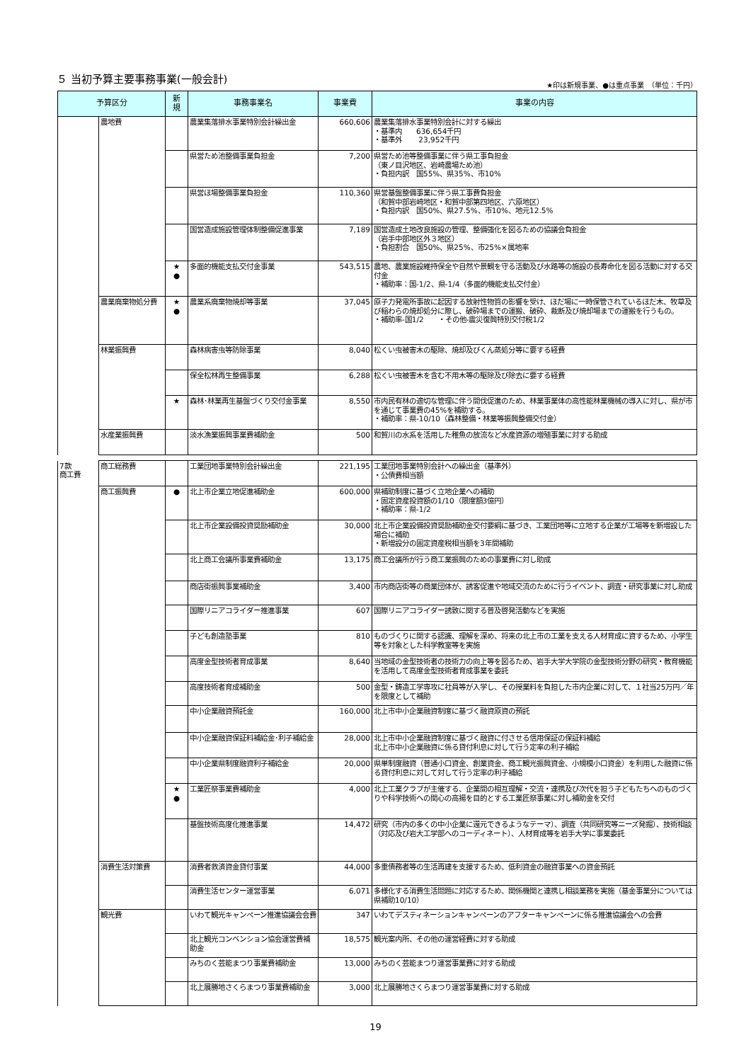５ 当初予算主要事務事業(一般会計)
★印は新規事業、●は重点事業　（単位：千円）
| 予算区分 | | 新 規 | 事務事業名 | 事業費 | 事業の内容 |
| --- | --- | --- | --- | --- | --- |
| | 農地費 | | 農業集落排水事業特別会計繰出金 | 660,606 | 農業集落排水事業特別会計に対する繰出 ・基準内 636,654千円 ・基準外 23,952千円 |
| | | | 県営ため池整備事業負担金 | 7,200 | 県営ため池等整備事業に伴う県工事負担金 （東ノ目沢地区、岩崎農場ため池） ・負担内訳 国55%、県35%、市10% |
| | | | 県営ほ場整備事業負担金 | 110,360 | 県営基盤整備事業に伴う県工事費負担金 （和賀中部岩崎地区・和賀中部第四地区、六原地区） ・負担内訳 国50%、県27.5%、市10%、地元12.5% |
| | | | 国営造成施設管理体制整備促進事業 | 7,189 | 国営造成土地改良施設の管理、整備強化を図るための協議会負担金 （岩手中部地区外３地区） ・負担割合 国50%、県25%、市25%×属地率 |
| | | ★ ● | 多面的機能支払交付金事業 | 543,515 | 農地、農業施設維持保全や自然や景観を守る活動及び水路等の施設の長寿命化を図る活動に対する交付金 ・補助率：国-1/2、県-1/4（多面的機能支払交付金） |
| | 農業廃棄物処分費 | ★ ● | 農業系廃棄物焼却等事業 | 37,045 | 原子力発電所事故に起因する放射性物質の影響を受け、ほだ場に一時保管されているほだ木、牧草及び稲わらの焼却処分に際し、破砕場までの運搬、破砕、裁断及び焼却場までの運搬を行うもの。 ・補助率-国1/2 ・その他-震災復興特別交付税1/2 |
| | 林業振興費 | | 森林病害虫等防除事業 | 8,040 | 松くい虫被害木の駆除、焼却及びくん蒸処分等に要する経費 |
| | | | 保全松林再生整備事業 | 6,288 | 松くい虫被害木を含む不用木等の駆除及び除去に要する経費 |
| | | ★ | 森林･林業再生基盤づくり交付金事業 | 8,550 | 市内民有林の適切な管理に伴う間伐促進のため、林業事業体の高性能林業機械の導入に対し、県が市を通じて事業費の45%を補助する。 ・補助率：県-10/10（森林整備・林業等振興整備交付金） |
| | 水産業振興費 | | 淡水漁業振興事業費補助金 | 500 | 和賀川の水系を活用した稚魚の放流など水産資源の増殖事業に対する助成 |
| 7款 商工費 | 商工総務費 | | 工業団地事業特別会計繰出金 | 221,195 | 工業団地事業特別会計への繰出金（基準外） ・公債費相当額 |
| | 商工振興費 | ● | 北上市企業立地促進補助金 | 600,000 | 県補助制度に基づく立地企業への補助 ・固定資産投資額の1/10（限度額3億円） ・補助率：県-1/2 |
| | | | 北上市企業設備投資奨励補助金 | 30,000 | 北上市企業設備投資奨励補助金交付要綱に基づき、工業団地等に立地する企業が工場等を新増設した場合に補助 ・新増設分の固定資産税相当額を3年間補助 |
| | | | 北上商工会議所事業費補助金 | 13,175 | 商工会議所が行う商工業振興のための事業費に対し助成 |
| | | | 商店街振興事業補助金 | 3,400 | 市内商店街等の商業団体が、誘客促進や地域交流のために行うイベント、調査・研究事業に対し助成 |
| | | | 国際リニアコライダー推進事業 | 607 | 国際リニアコライダー誘致に関する普及啓発活動などを実施 |
| | | | 子ども創造塾事業 | 810 | ものづくりに関する認識、理解を深め、将来の北上市の工業を支える人材育成に資するため、小学生等を対象とした科学教室等を実施 |
| | | | 高度金型技術者育成事業 | 8,640 | 当地域の金型技術者の技術力の向上等を図るため、岩手大学大学院の金型技術分野の研究・教育機能を活用して高度金型技術者育成事業を委託 |
| | | | 高度技術者育成補助金 | 500 | 金型・鋳造工学専攻に社員等が入学し、その授業料を負担した市内企業に対して、１社当25万円／年を限度として補助 |
| | | | 中小企業融資預託金 | 160,000 | 北上市中小企業融資制度に基づく融資原資の預託 |
| | | | 中小企業融資保証料補給金･利子補給金 | 28,000 | 北上市中小企業融資制度に基づく融資に付させる信用保証の保証料補給 北上市中小企業融資に係る貸付利息に対して行う定率の利子補給 |
| | | | 中小企業県制度融資利子補給金 | 20,000 | 県単制度融資（普通小口資金、創業資金、商工観光振興資金、小規模小口資金）を利用した融資に係る貸付利息に対して対して行う定率の利子補給 |
| | | ★ ● | 工業匠祭事業費補助金 | 4,000 | 北上工業クラブが主催する、企業間の相互理解・交流・連携及び次代を担う子どもたちへのものづくりや科学技術への関心の高揚を目的とする工業匠祭事業に対し補助金を交付 |
| | | | 基盤技術高度化推進事業 | 14,472 | 研究（市内の多くの中小企業に還元できるようなテーマ）、調査（共同研究等ニーズ発掘）、技術相談（対応及び岩大工学部へのコーディネート）、人材育成等を岩手大学に事業委託 |
| | 消費生活対策費 | | 消費者救済資金貸付事業 | 44,000 | 多重債務者等の生活再建を支援するため、低利資金の融資事業への資金預託 |
| | | | 消費生活センター運営事業 | 6,071 | 多様化する消費生活問題に対応するため、関係機関と連携し相談業務を実施（基金事業分については県補助10/10） |
| | 観光費 | | いわて観光キャンペーン推進協議会会費 | 347 | いわてデスティネーションキャンペーンのアフターキャンペーンに係る推進協議会への会費 |
| | | | 北上観光コンベンション協会運営費補助金 | 18,575 | 観光案内所、その他の運営経費に対する助成 |
| | | | みちのく芸能まつり事業費補助金 | 13,000 | みちのく芸能まつり運営事業費に対する助成 |
| | | | 北上展勝地さくらまつり事業費補助金 | 3,000 | 北上展勝地さくらまつり運営事業費に対する助成 |
19